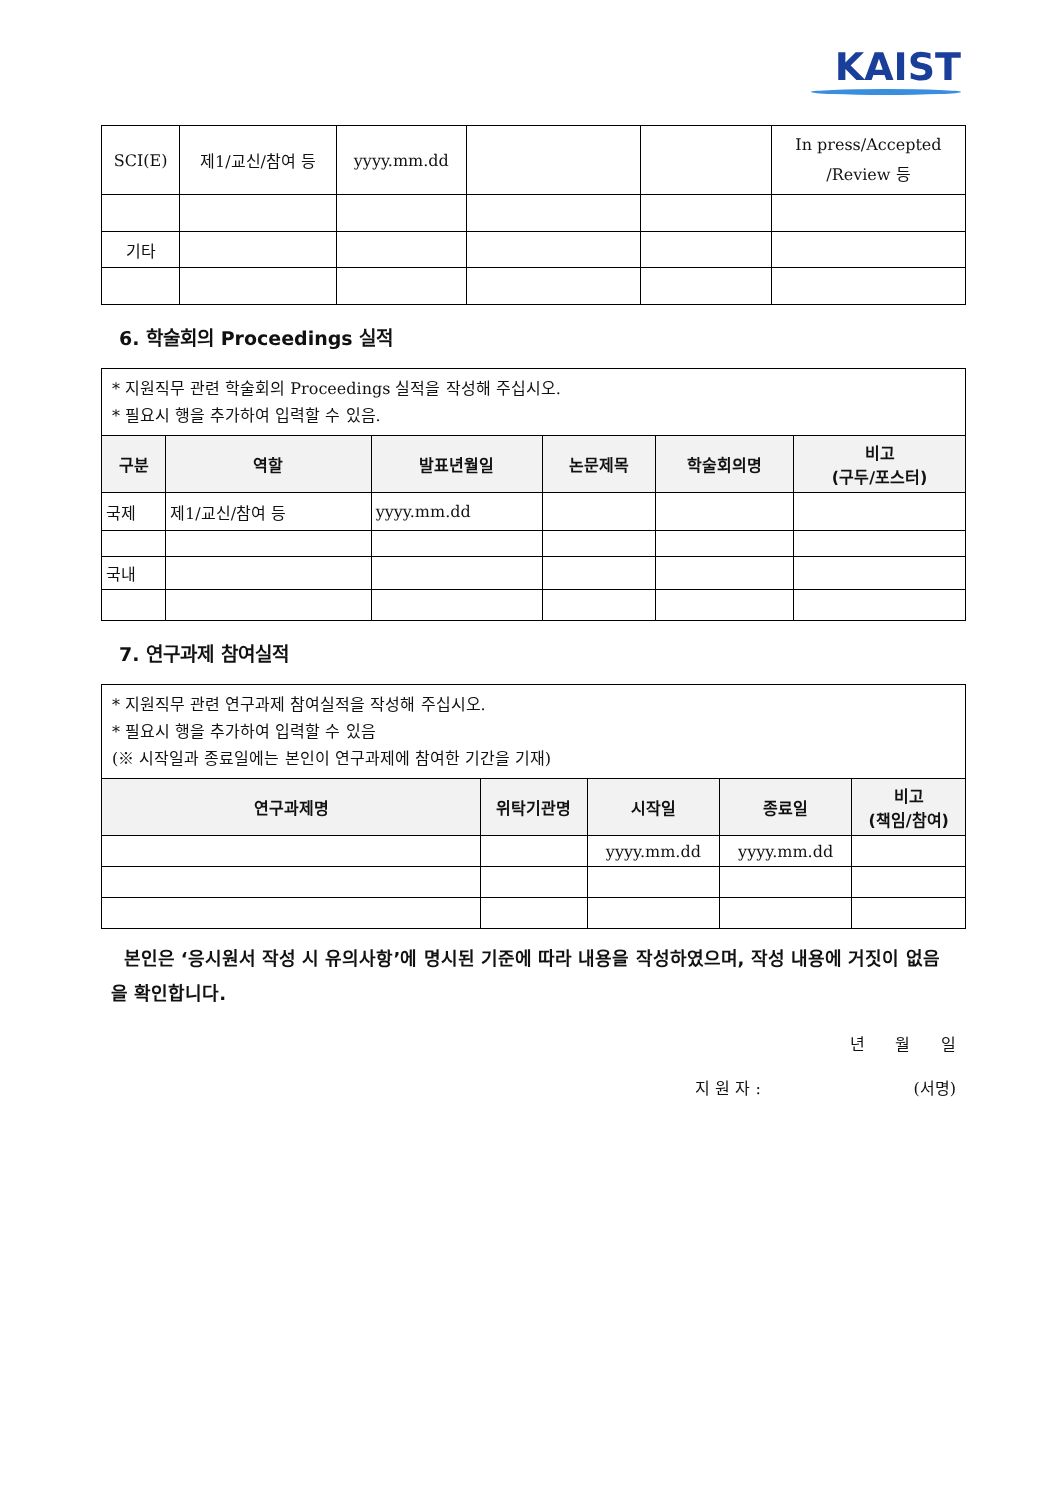KAIST
| SCI(E) | 제1/교신/참여 등 | yyyy.mm.dd | | | In press/Accepted /Review 등 |
| 기타 | | | | | |
6. 학술회의 Proceedings 실적
| * 지원직무 관련 학술회의 Proceedings 실적을 작성해 주십시오. * 필요시 행을 추가하여 입력할 수 있음. | | | | | |
| 구분 | 역할 | 발표년월일 | 논문제목 | 학술회의명 | 비고 (구두/포스터) |
| 국제 | 제1/교신/참여 등 | yyyy.mm.dd | | | |
| 국내 | | | | | |
7. 연구과제 참여실적
| * 지원직무 관련 연구과제 참여실적을 작성해 주십시오. * 필요시 행을 추가하여 입력할 수 있음 (※ 시작일과 종료일에는 본인이 연구과제에 참여한 기간을 기재) | | | | |
| 연구과제명 | 위탁기관명 | 시작일 | 종료일 | 비고 (책임/참여) |
| | | yyyy.mm.dd | yyyy.mm.dd | |
본인은 ‘응시원서 작성 시 유의사항’에 명시된 기준에 따라 내용을 작성하였으며, 작성 내용에 거짓이 없음을 확인합니다.
년 월 일
지 원 자 : (서명)